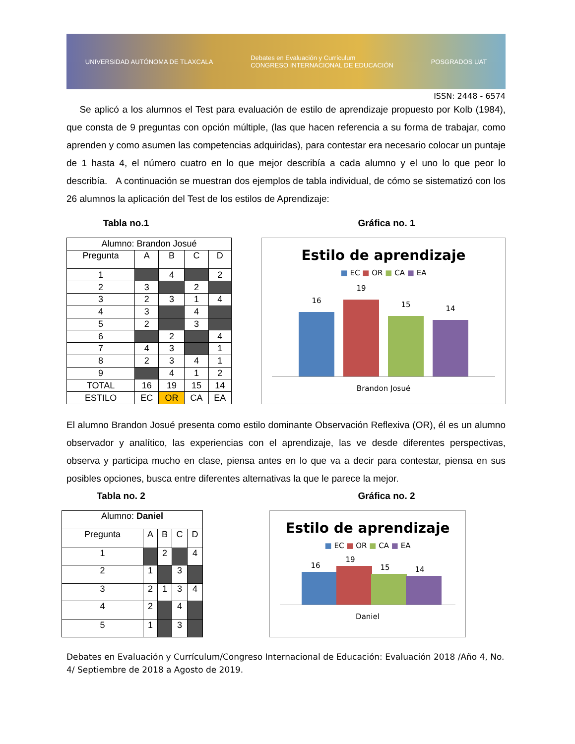UNIVERSIDAD AUTÓNOMA DE TLAXCALA Debates en Evaluación y Currículum
CONGRESO INTERNACIONAL DE EDUCACIÓN POSGRADOS UAT
ISSN: 2448 - 6574
Se aplicó a los alumnos el Test para evaluación de estilo de aprendizaje propuesto por Kolb (1984), que consta de 9 preguntas con opción múltiple, (las que hacen referencia a su forma de trabajar, como aprenden y como asumen las competencias adquiridas), para contestar era necesario colocar un puntaje de 1 hasta 4, el número cuatro en lo que mejor describía a cada alumno y el uno lo que peor lo describía. A continuación se muestran dos ejemplos de tabla individual, de cómo se sistematizó con los 26 alumnos la aplicación del Test de los estilos de Aprendizaje:
Tabla no.1 Gráfica no. 1
| Alumno: Brandon Josué | | | | |
| Pregunta | A | B | C | D |
| 1 | | 4 | | 2 |
| 2 | 3 | | 2 | |
| 3 | 2 | 3 | 1 | 4 |
| 4 | 3 | | 4 | |
| 5 | 2 | | 3 | |
| 6 | | 2 | | 4 |
| 7 | 4 | 3 | | 1 |
| 8 | 2 | 3 | 4 | 1 |
| 9 | | 4 | 1 | 2 |
| TOTAL | 16 | 19 | 15 | 14 |
| ESTILO | EC | OR | CA | EA |
Estilo de aprendizaje
■ EC ■ OR ■ CA ■ EA
16
19
15
14
Brandon Josué
El alumno Brandon Josué presenta como estilo dominante Observación Reflexiva (OR), él es un alumno observador y analítico, las experiencias con el aprendizaje, las ve desde diferentes perspectivas, observa y participa mucho en clase, piensa antes en lo que va a decir para contestar, piensa en sus posibles opciones, busca entre diferentes alternativas la que le parece la mejor.
Tabla no. 2 Gráfica no. 2
| Alumno: Daniel | | | | |
| Pregunta | A | B | C | D |
| 1 | | 2 | | 4 |
| 2 | 1 | | 3 | |
| 3 | 2 | 1 | 3 | 4 |
| 4 | 2 | | 4 | |
| 5 | 1 | | 3 | |
Estilo de aprendizaje
■ EC ■ OR ■ CA ■ EA
16
19
15
14
Daniel
Debates en Evaluación y Currículum/Congreso Internacional de Educación: Evaluación 2018 /Año 4, No. 4/ Septiembre de 2018 a Agosto de 2019.